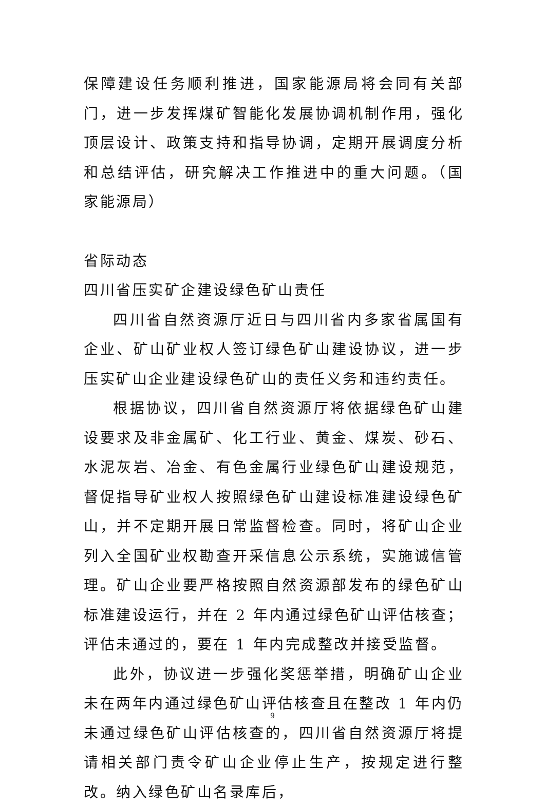保障建设任务顺利推进，国家能源局将会同有关部门，进一步发挥煤矿智能化发展协调机制作用，强化顶层设计、政策支持和指导协调，定期开展调度分析和总结评估，研究解决工作推进中的重大问题。（国家能源局）
省际动态
四川省压实矿企建设绿色矿山责任
四川省自然资源厅近日与四川省内多家省属国有企业、矿山矿业权人签订绿色矿山建设协议，进一步压实矿山企业建设绿色矿山的责任义务和违约责任。
根据协议，四川省自然资源厅将依据绿色矿山建设要求及非金属矿、化工行业、黄金、煤炭、砂石、水泥灰岩、冶金、有色金属行业绿色矿山建设规范，督促指导矿业权人按照绿色矿山建设标准建设绿色矿山，并不定期开展日常监督检查。同时，将矿山企业列入全国矿业权勘查开采信息公示系统，实施诚信管理。矿山企业要严格按照自然资源部发布的绿色矿山标准建设运行，并在 2 年内通过绿色矿山评估核查；评估未通过的，要在 1 年内完成整改并接受监督。
此外，协议进一步强化奖惩举措，明确矿山企业未在两年内通过绿色矿山评估核查且在整改 1 年内仍未通过绿色矿山评估核查的，四川省自然资源厅将提请相关部门责令矿山企业停止生产，按规定进行整改。纳入绿色矿山名录库后，
9